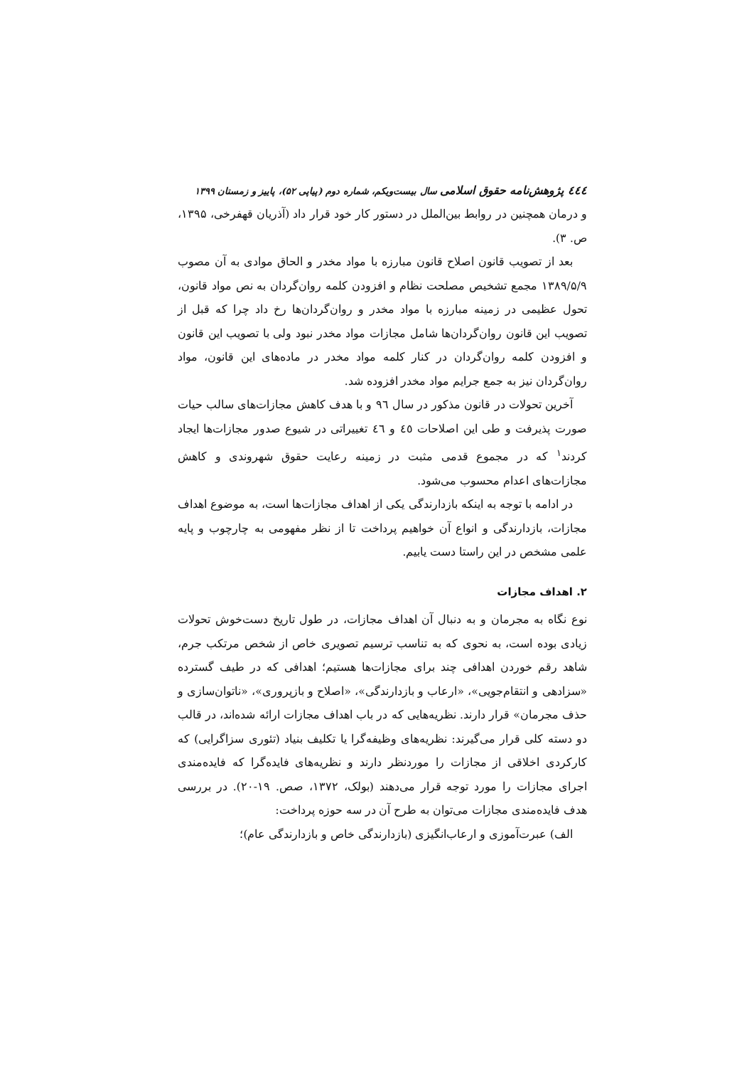٤٤٤ پژوهش‌نامه حقوق اسلامی سال بیست‌ویکم، شماره دوم (پیاپی ۵۲)، پاییز و زمستان ۱۳۹۹
و درمان همچنین در روابط بین‌الملل در دستور کار خود قرار داد (آذریان قهفرخی، ۱۳۹۵، ص. ۳).
بعد از تصویب قانون اصلاح قانون مبارزه با مواد مخدر و الحاق موادی به آن مصوب ۱۳۸۹/۵/۹ مجمع تشخیص مصلحت نظام و افزودن کلمه روان‌گردان به نص مواد قانون، تحول عظیمی در زمینه مبارزه با مواد مخدر و روان‌گردان‌ها رخ داد چرا که قبل از تصویب این قانون روان‌گردان‌ها شامل مجازات مواد مخدر نبود ولی با تصویب این قانون و افزودن کلمه روان‌گردان در کنار کلمه مواد مخدر در ماده‌های این قانون، مواد روان‌گردان نیز به جمع جرایم مواد مخدر افزوده شد.
آخرین تحولات در قانون مذکور در سال ٩٦ و با هدف کاهش مجازات‌های سالب حیات صورت پذیرفت و طی این اصلاحات ٤٥ و ٤٦ تغییراتی در شیوع صدور مجازات‌ها ایجاد کردند<sup>۱</sup> که در مجموع قدمی مثبت در زمینه رعایت حقوق شهروندی و کاهش مجازات‌های اعدام محسوب می‌شود.
در ادامه با توجه به اینکه بازدارندگی یکی از اهداف مجازات‌ها است، به موضوع اهداف مجازات، بازدارندگی و انواع آن خواهیم پرداخت تا از نظر مفهومی به چارچوب و پایه علمی مشخص در این راستا دست یابیم.
۲. اهداف مجازات
نوع نگاه به مجرمان و به دنبال آن اهداف مجازات، در طول تاریخ دست‌خوش تحولات زیادی بوده است، به نحوی که به تناسب ترسیم تصویری خاص از شخص مرتکب جرم، شاهد رقم خوردن اهدافی چند برای مجازات‌ها هستیم؛ اهدافی که در طیف گسترده «سزادهی و انتقام‌جویی»، «ارعاب و بازدارندگی»، «اصلاح و بازپروری»، «ناتوان‌سازی و حذف مجرمان» قرار دارند. نظریه‌هایی که در باب اهداف مجازات ارائه شده‌اند، در قالب دو دسته کلی قرار می‌گیرند: نظریه‌های وظیفه‌گرا یا تکلیف بنیاد (تئوری سزاگرایی) که کارکردی اخلاقی از مجازات را موردنظر دارند و نظریه‌های فایده‌گرا که فایده‌مندی اجرای مجازات را مورد توجه قرار می‌دهند (بولک، ۱۳۷۲، صص. ۱۹-۲۰). در بررسی هدف فایده‌مندی مجازات می‌توان به طرح آن در سه حوزه پرداخت:
الف) عبرت‌آموزی و ارعاب‌انگیزی (بازدارندگی خاص و بازدارندگی عام)؛